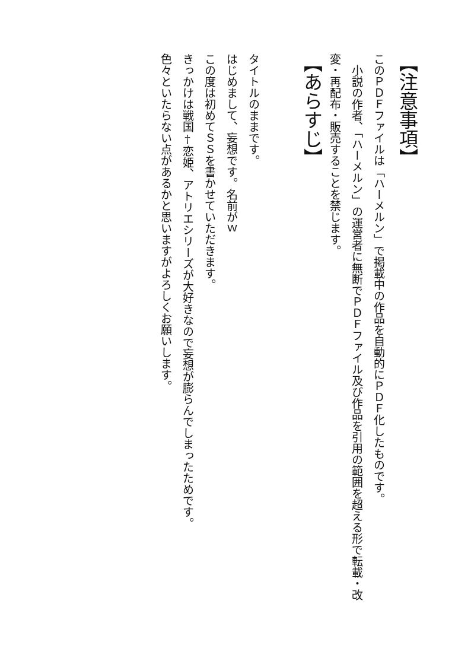【注意事項】
このＰＤＦファイルは「ハーメルン」で掲載中の作品を自動的にＰＤＦ化したものです。
　小説の作者、「ハーメルン」の運営者に無断でＰＤＦファイル及び作品を引用の範囲を超える形で転載・改変・再配布・販売することを禁じます。
【あらすじ】
タイトルのままです。
はじめまして、妄想です。名前がｗ
この度は初めてＳＳを書かせていただきます。
きっかけは戦国†恋姫、アトリエシリーズが大好きなので妄想が膨らんでしまったためです。
色々といたらない点があるかと思いますがよろしくお願いします。